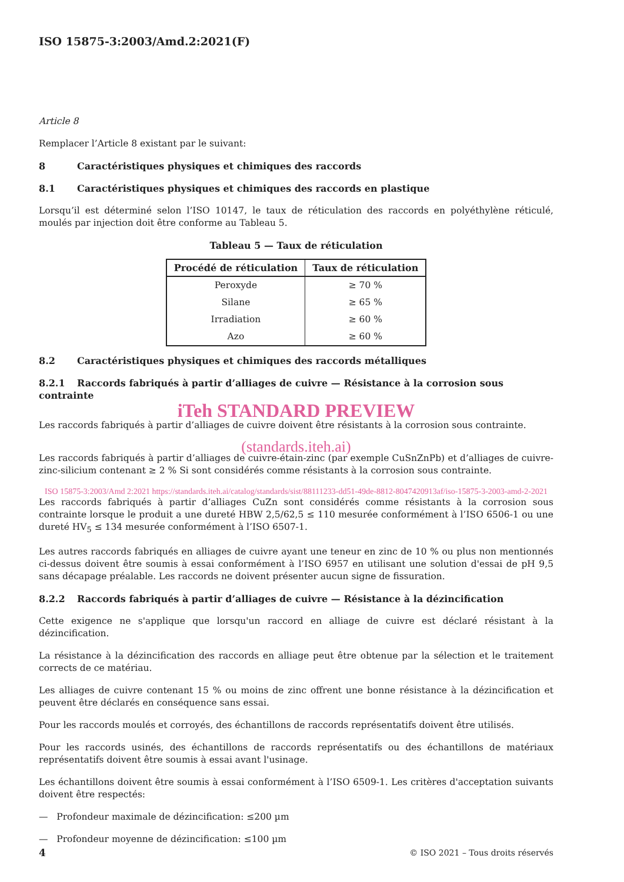ISO 15875-3:2003/Amd.2:2021(F)
Article 8
Remplacer l’Article 8 existant par le suivant:
8 Caractéristiques physiques et chimiques des raccords
8.1 Caractéristiques physiques et chimiques des raccords en plastique
Lorsqu’il est déterminé selon l’ISO 10147, le taux de réticulation des raccords en polyéthylène réticulé, moulés par injection doit être conforme au Tableau 5.
Tableau 5 — Taux de réticulation
| Procédé de réticulation | Taux de réticulation |
| --- | --- |
| Peroxyde | ≥ 70 % |
| Silane | ≥ 65 % |
| Irradiation | ≥ 60 % |
| Azo | ≥ 60 % |
8.2 Caractéristiques physiques et chimiques des raccords métalliques
8.2.1 Raccords fabriqués à partir d’alliages de cuivre — Résistance à la corrosion sous contrainte
iTeh STANDARD PREVIEW
Les raccords fabriqués à partir d’alliages de cuivre doivent être résistants à la corrosion sous contrainte.
(standards.iteh.ai)
Les raccords fabriqués à partir d’alliages de cuivre-étain-zinc (par exemple CuSnZnPb) et d’alliages de cuivre-zinc-silicium contenant ≥ 2 % Si sont considérés comme résistants à la corrosion sous contrainte.
ISO 15875-3:2003/Amd 2:2021 https://standards.iteh.ai/catalog/standards/sist/88111233-dd51-49de-8812-8047420913af/iso-15875-3-2003-amd-2-2021
Les raccords fabriqués à partir d’alliages CuZn sont considérés comme résistants à la corrosion sous contrainte lorsque le produit a une dureté HBW 2,5/62,5 ≤ 110 mesurée conformément à l’ISO 6506-1 ou une dureté HV<sub>5</sub> ≤ 134 mesurée conformément à l’ISO 6507-1.
Les autres raccords fabriqués en alliages de cuivre ayant une teneur en zinc de 10 % ou plus non mentionnés ci-dessus doivent être soumis à essai conformément à l’ISO 6957 en utilisant une solution d'essai de pH 9,5 sans décapage préalable. Les raccords ne doivent présenter aucun signe de fissuration.
8.2.2 Raccords fabriqués à partir d’alliages de cuivre — Résistance à la dézincification
Cette exigence ne s'applique que lorsqu'un raccord en alliage de cuivre est déclaré résistant à la dézincification.
La résistance à la dézincification des raccords en alliage peut être obtenue par la sélection et le traitement corrects de ce matériau.
Les alliages de cuivre contenant 15 % ou moins de zinc offrent une bonne résistance à la dézincification et peuvent être déclarés en conséquence sans essai.
Pour les raccords moulés et corroyés, des échantillons de raccords représentatifs doivent être utilisés.
Pour les raccords usinés, des échantillons de raccords représentatifs ou des échantillons de matériaux représentatifs doivent être soumis à essai avant l'usinage.
Les échantillons doivent être soumis à essai conformément à l’ISO 6509-1. Les critères d'acceptation suivants doivent être respectés:
— Profondeur maximale de dézincification: ≤200 µm
— Profondeur moyenne de dézincification: ≤100 µm
4 © ISO 2021 – Tous droits réservés